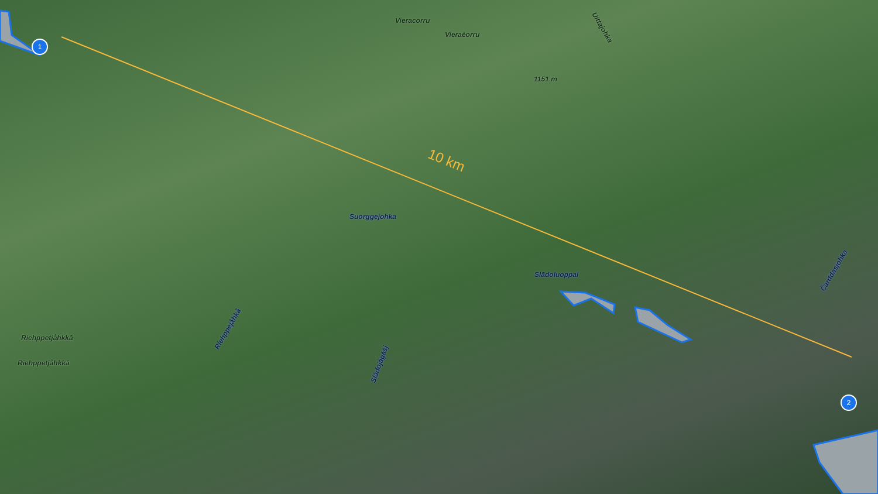1
2
Vieracorru
Vieraèorru
Uittajohka
1151 m
10 km
Suorggejohka
Slādoluoppal Čarddasjohka
Riehppejåhkå
Slādojågāšj
Riehppetjåhkkā
Riehppetjåhkkā